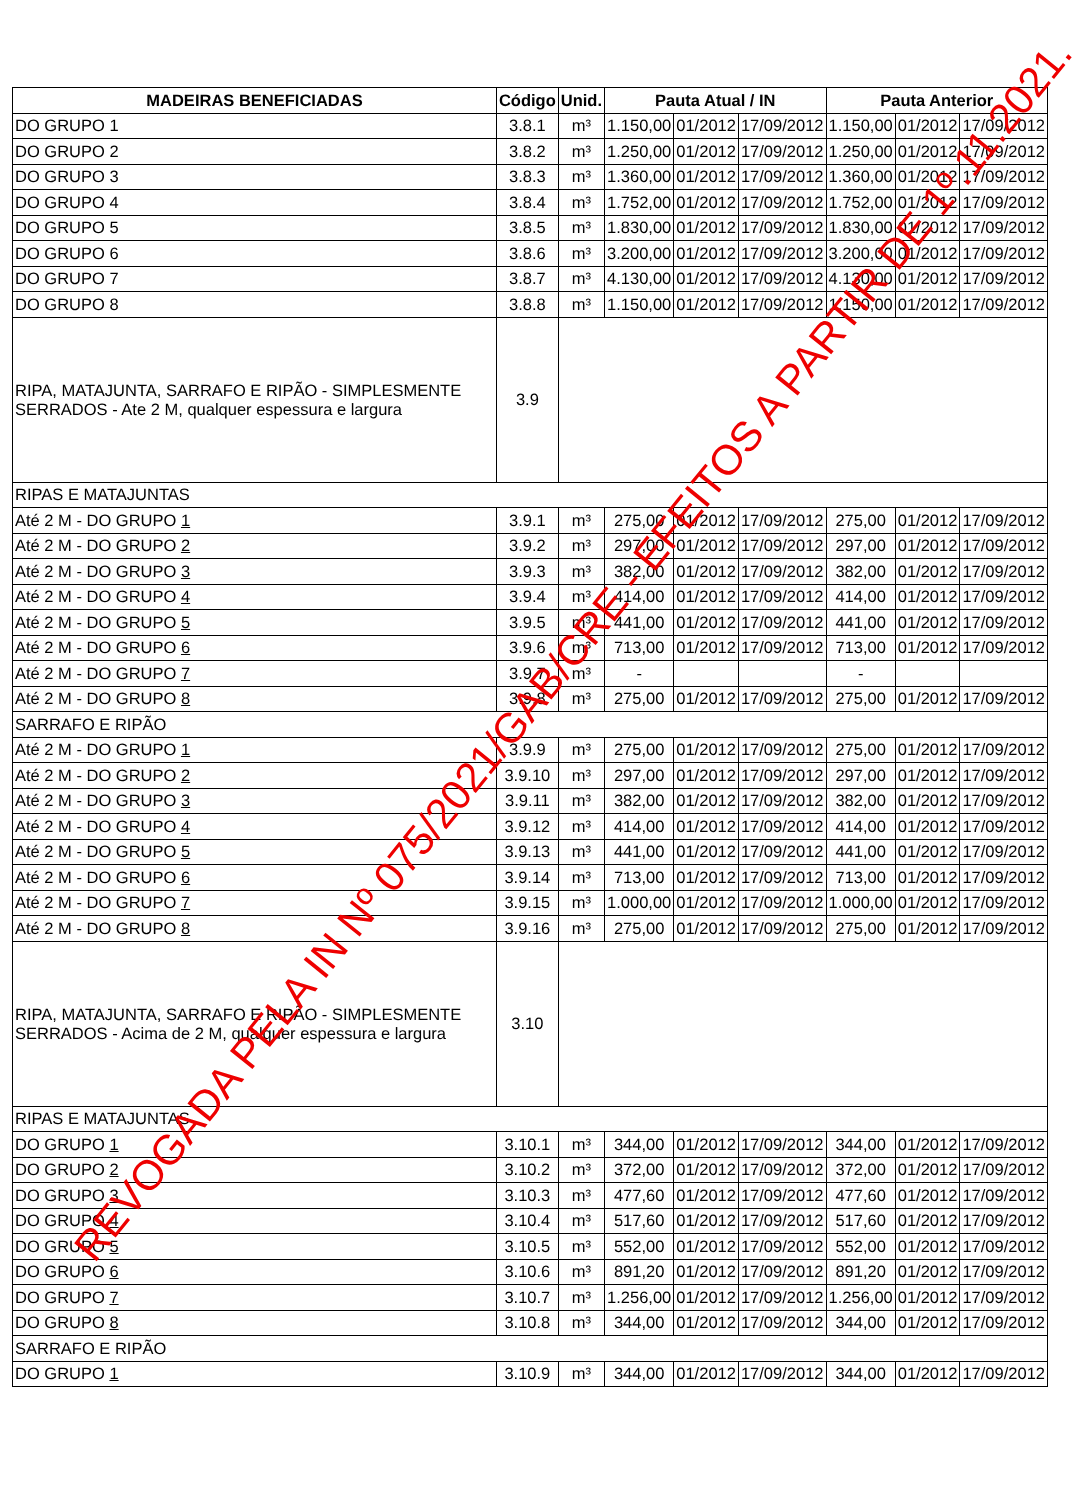| MADEIRAS BENEFICIADAS | Código | Unid. | Pauta Atual / IN | | | Pauta Anterior | | |
| --- | --- | --- | --- | --- | --- | --- | --- | --- |
| DO GRUPO 1 | 3.8.1 | m³ | 1.150,00 | 01/2012 | 17/09/2012 | 1.150,00 | 01/2012 | 17/09/2012 |
| DO GRUPO 2 | 3.8.2 | m³ | 1.250,00 | 01/2012 | 17/09/2012 | 1.250,00 | 01/2012 | 17/09/2012 |
| DO GRUPO 3 | 3.8.3 | m³ | 1.360,00 | 01/2012 | 17/09/2012 | 1.360,00 | 01/2012 | 17/09/2012 |
| DO GRUPO 4 | 3.8.4 | m³ | 1.752,00 | 01/2012 | 17/09/2012 | 1.752,00 | 01/2012 | 17/09/2012 |
| DO GRUPO 5 | 3.8.5 | m³ | 1.830,00 | 01/2012 | 17/09/2012 | 1.830,00 | 01/2012 | 17/09/2012 |
| DO GRUPO 6 | 3.8.6 | m³ | 3.200,00 | 01/2012 | 17/09/2012 | 3.200,00 | 01/2012 | 17/09/2012 |
| DO GRUPO 7 | 3.8.7 | m³ | 4.130,00 | 01/2012 | 17/09/2012 | 4.130,00 | 01/2012 | 17/09/2012 |
| DO GRUPO 8 | 3.8.8 | m³ | 1.150,00 | 01/2012 | 17/09/2012 | 1.150,00 | 01/2012 | 17/09/2012 |
| RIPA, MATAJUNTA, SARRAFO E RIPÃO - SIMPLESMENTE SERRADOS - Ate 2 M, qualquer espessura e largura | 3.9 | | | | | | | |
| RIPAS E MATAJUNTAS | | | | | | | | |
| Até 2 M - DO GRUPO 1 | 3.9.1 | m³ | 275,00 | 01/2012 | 17/09/2012 | 275,00 | 01/2012 | 17/09/2012 |
| Até 2 M - DO GRUPO 2 | 3.9.2 | m³ | 297,00 | 01/2012 | 17/09/2012 | 297,00 | 01/2012 | 17/09/2012 |
| Até 2 M - DO GRUPO 3 | 3.9.3 | m³ | 382,00 | 01/2012 | 17/09/2012 | 382,00 | 01/2012 | 17/09/2012 |
| Até 2 M - DO GRUPO 4 | 3.9.4 | m³ | 414,00 | 01/2012 | 17/09/2012 | 414,00 | 01/2012 | 17/09/2012 |
| Até 2 M - DO GRUPO 5 | 3.9.5 | m³ | 441,00 | 01/2012 | 17/09/2012 | 441,00 | 01/2012 | 17/09/2012 |
| Até 2 M - DO GRUPO 6 | 3.9.6 | m³ | 713,00 | 01/2012 | 17/09/2012 | 713,00 | 01/2012 | 17/09/2012 |
| Até 2 M - DO GRUPO 7 | 3.9.7 | m³ | - | | | - | | |
| Até 2 M - DO GRUPO 8 | 3.9.8 | m³ | 275,00 | 01/2012 | 17/09/2012 | 275,00 | 01/2012 | 17/09/2012 |
| SARRAFO E RIPÃO | | | | | | | | |
| Até 2 M - DO GRUPO 1 | 3.9.9 | m³ | 275,00 | 01/2012 | 17/09/2012 | 275,00 | 01/2012 | 17/09/2012 |
| Até 2 M - DO GRUPO 2 | 3.9.10 | m³ | 297,00 | 01/2012 | 17/09/2012 | 297,00 | 01/2012 | 17/09/2012 |
| Até 2 M - DO GRUPO 3 | 3.9.11 | m³ | 382,00 | 01/2012 | 17/09/2012 | 382,00 | 01/2012 | 17/09/2012 |
| Até 2 M - DO GRUPO 4 | 3.9.12 | m³ | 414,00 | 01/2012 | 17/09/2012 | 414,00 | 01/2012 | 17/09/2012 |
| Até 2 M - DO GRUPO 5 | 3.9.13 | m³ | 441,00 | 01/2012 | 17/09/2012 | 441,00 | 01/2012 | 17/09/2012 |
| Até 2 M - DO GRUPO 6 | 3.9.14 | m³ | 713,00 | 01/2012 | 17/09/2012 | 713,00 | 01/2012 | 17/09/2012 |
| Até 2 M - DO GRUPO 7 | 3.9.15 | m³ | 1.000,00 | 01/2012 | 17/09/2012 | 1.000,00 | 01/2012 | 17/09/2012 |
| Até 2 M - DO GRUPO 8 | 3.9.16 | m³ | 275,00 | 01/2012 | 17/09/2012 | 275,00 | 01/2012 | 17/09/2012 |
| RIPA, MATAJUNTA, SARRAFO E RIPÃO - SIMPLESMENTE SERRADOS - Acima de 2 M, qualquer espessura e largura | 3.10 | | | | | | | |
| RIPAS E MATAJUNTAS | | | | | | | | |
| DO GRUPO 1 | 3.10.1 | m³ | 344,00 | 01/2012 | 17/09/2012 | 344,00 | 01/2012 | 17/09/2012 |
| DO GRUPO 2 | 3.10.2 | m³ | 372,00 | 01/2012 | 17/09/2012 | 372,00 | 01/2012 | 17/09/2012 |
| DO GRUPO 3 | 3.10.3 | m³ | 477,60 | 01/2012 | 17/09/2012 | 477,60 | 01/2012 | 17/09/2012 |
| DO GRUPO 4 | 3.10.4 | m³ | 517,60 | 01/2012 | 17/09/2012 | 517,60 | 01/2012 | 17/09/2012 |
| DO GRUPO 5 | 3.10.5 | m³ | 552,00 | 01/2012 | 17/09/2012 | 552,00 | 01/2012 | 17/09/2012 |
| DO GRUPO 6 | 3.10.6 | m³ | 891,20 | 01/2012 | 17/09/2012 | 891,20 | 01/2012 | 17/09/2012 |
| DO GRUPO 7 | 3.10.7 | m³ | 1.256,00 | 01/2012 | 17/09/2012 | 1.256,00 | 01/2012 | 17/09/2012 |
| DO GRUPO 8 | 3.10.8 | m³ | 344,00 | 01/2012 | 17/09/2012 | 344,00 | 01/2012 | 17/09/2012 |
| SARRAFO E RIPÃO | | | | | | | | |
| DO GRUPO 1 | 3.10.9 | m³ | 344,00 | 01/2012 | 17/09/2012 | 344,00 | 01/2012 | 17/09/2012 |
REVOGADA PELA IN Nº 075/2021/GAB/CRE - EFEITOS A PARTIR DE 1º.11.2021.